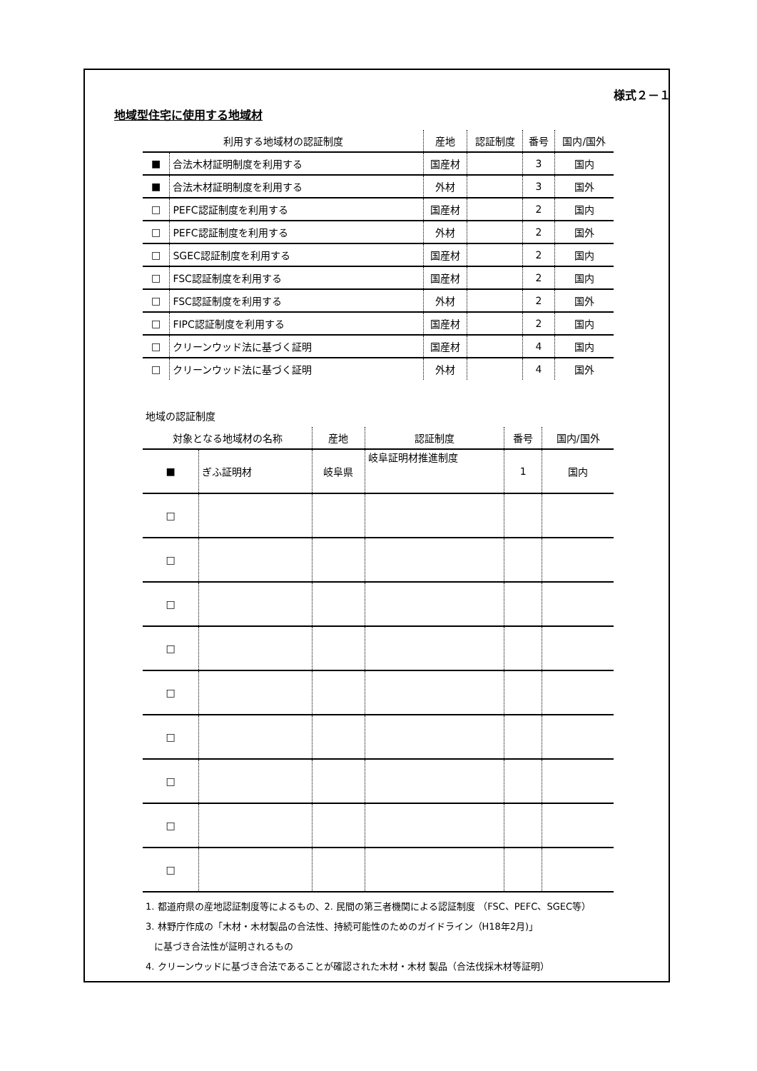様式２－１
地域型住宅に使用する地域材
| 利用する地域材の認証制度 | | 産地 | 認証制度 | 番号 | 国内/国外 |
| --- | --- | --- | --- | --- | --- |
| ■ | 合法木材証明制度を利用する | 国産材 | | 3 | 国内 |
| ■ | 合法木材証明制度を利用する | 外材 | | 3 | 国外 |
| □ | PEFC認証制度を利用する | 国産材 | | 2 | 国内 |
| □ | PEFC認証制度を利用する | 外材 | | 2 | 国外 |
| □ | SGEC認証制度を利用する | 国産材 | | 2 | 国内 |
| □ | FSC認証制度を利用する | 国産材 | | 2 | 国内 |
| □ | FSC認証制度を利用する | 外材 | | 2 | 国外 |
| □ | FIPC認証制度を利用する | 国産材 | | 2 | 国内 |
| □ | クリーンウッド法に基づく証明 | 国産材 | | 4 | 国内 |
| □ | クリーンウッド法に基づく証明 | 外材 | | 4 | 国外 |
地域の認証制度
| 対象となる地域材の名称 | | 産地 | 認証制度 | 番号 | 国内/国外 |
| --- | --- | --- | --- | --- | --- |
| ■ | ぎふ証明材 | 岐阜県 | 岐阜証明材推進制度 | 1 | 国内 |
| □ | | | | | |
| □ | | | | | |
| □ | | | | | |
| □ | | | | | |
| □ | | | | | |
| □ | | | | | |
| □ | | | | | |
| □ | | | | | |
| □ | | | | | |
1. 都道府県の産地認証制度等によるもの、2. 民間の第三者機関による認証制度 （FSC、PEFC、SGEC等）
3. 林野庁作成の「木材・木材製品の合法性、持続可能性のためのガイドライン（H18年2月)」
に基づき合法性が証明されるもの
4. クリーンウッドに基づき合法であることが確認された木材・木材 製品（合法伐採木材等証明）